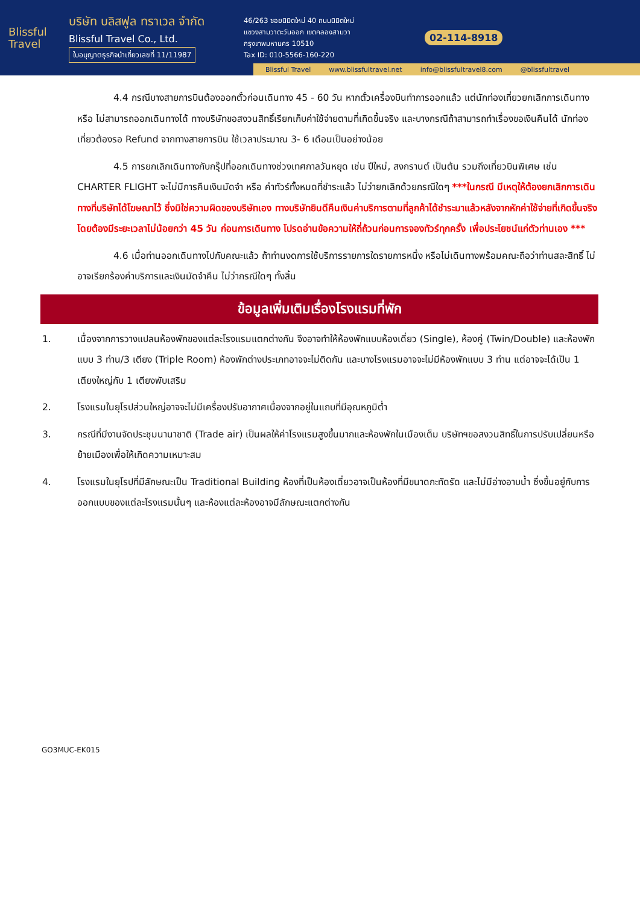Blissful
Travel
บริษัท บลิสฟูล ทราเวล จำกัด
Blissful Travel Co., Ltd.
ใบอนุญาตธุรกิจนำเที่ยวเลขที่ 11/11987
46/263 ซอยนิมิตใหม่ 40 ถนนนิมิตใหม่
แขวงสามวาตะวันออก เขตคลองสามวา
กรุงเทพมหานคร 10510
Tax ID: 010-5566-160-220
02-114-8918
Blissful Travel www.blissfultravel.net info@blissfultravel8.com @blissfultravel
4.4 กรณีบางสายการบินต้องออกตั๋วก่อนเดินทาง 45 - 60 วัน หากตั๋วเครื่องบินทำการออกแล้ว แต่นักท่องเที่ยวยกเลิกการเดินทาง หรือ ไม่สามารถออกเดินทางได้ ทางบริษัทขอสงวนสิทธิ์เรียกเก็บค่าใช้จ่ายตามที่เกิดขึ้นจริง และบางกรณีถ้าสามารถทำเรื่องขอเงินคืนได้ นักท่องเที่ยวต้องรอ Refund จากทางสายการบิน ใช้เวลาประมาณ 3- 6 เดือนเป็นอย่างน้อย
4.5 การยกเลิกเดินทางกับกรุ๊ปที่ออกเดินทางช่วงเทศกาลวันหยุด เช่น ปีใหม่, สงกรานต์ เป็นต้น รวมถึงเที่ยวบินพิเศษ เช่น CHARTER FLIGHT จะไม่มีการคืนเงินมัดจำ หรือ ค่าทัวร์ทั้งหมดที่ชำระแล้ว ไม่ว่ายกเลิกด้วยกรณีใดๆ ***ในกรณี มีเหตุให้ต้องยกเลิกการเดินทางที่บริษัทได้โฆษณาไว้ ซึ่งมิใช่ความผิดของบริษัทเอง ทางบริษัทยินดีคืนเงินค่าบริการตามที่ลูกค้าได้ชำระมาแล้วหลังจากหักค่าใช้จ่ายที่เกิดขึ้นจริง โดยต้องมีระยะเวลาไม่น้อยกว่า 45 วัน ก่อนการเดินทาง โปรดอ่านข้อความให้ถี่ถ้วนก่อนการจองทัวร์ทุกครั้ง เพื่อประโยชน์แก่ตัวท่านเอง ***
4.6 เมื่อท่านออกเดินทางไปกับคณะแล้ว ถ้าท่านงดการใช้บริการรายการใดรายการหนึ่ง หรือไม่เดินทางพร้อมคณะถือว่าท่านสละสิทธิ์ ไม่อาจเรียกร้องค่าบริการและเงินมัดจำคืน ไม่ว่ากรณีใดๆ ทั้งสิ้น
ข้อมูลเพิ่มเติมเรื่องโรงแรมที่พัก
1. เนื่องจากการวางแปลนห้องพักของแต่ละโรงแรมแตกต่างกัน จึงอาจทำให้ห้องพักแบบห้องเดี่ยว (Single), ห้องคู่ (Twin/Double) และห้องพักแบบ 3 ท่าน/3 เตียง (Triple Room) ห้องพักต่างประเภทอาจจะไม่ติดกัน และบางโรงแรมอาจจะไม่มีห้องพักแบบ 3 ท่าน แต่อาจจะได้เป็น 1 เตียงใหญ่กับ 1 เตียงพับเสริม
2. โรงแรมในยุโรปส่วนใหญ่อาจจะไม่มีเครื่องปรับอากาศเนื่องจากอยู่ในแถบที่มีอุณหภูมิต่ำ
3. กรณีที่มีงานจัดประชุมนานาชาติ (Trade air) เป็นผลให้ค่าโรงแรมสูงขึ้นมากและห้องพักในเมืองเต็ม บริษัทฯขอสงวนสิทธิ์ในการปรับเปลี่ยนหรือย้ายเมืองเพื่อให้เกิดความเหมาะสม
4. โรงแรมในยุโรปที่มีลักษณะเป็น Traditional Building ห้องที่เป็นห้องเดี่ยวอาจเป็นห้องที่มีขนาดกะทัดรัด และไม่มีอ่างอาบน้ำ ซึ่งขึ้นอยู่กับการออกแบบของแต่ละโรงแรมนั้นๆ และห้องแต่ละห้องอาจมีลักษณะแตกต่างกัน
GO3MUC-EK015